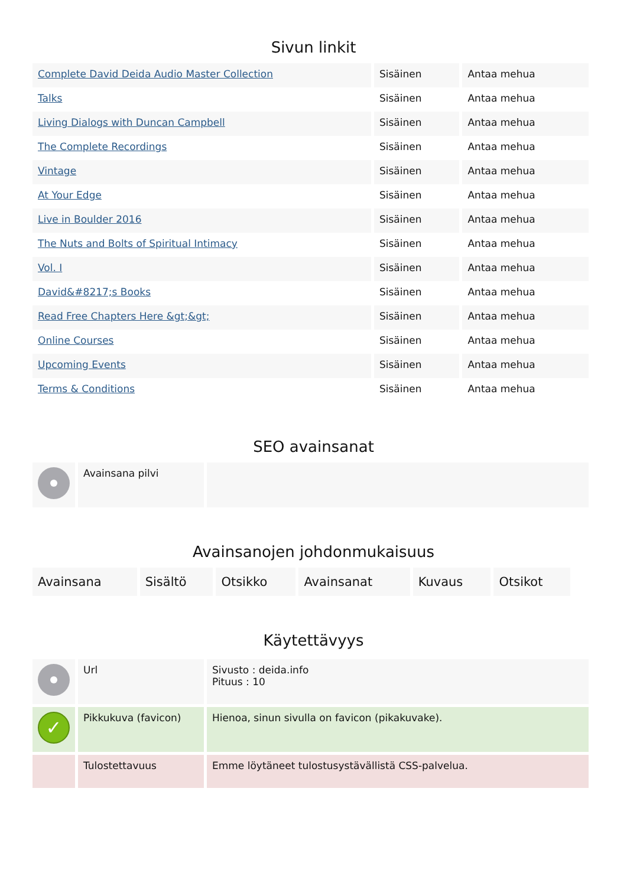Sivun linkit
| Complete David Deida Audio Master Collection | Sisäinen | Antaa mehua |
| Talks | Sisäinen | Antaa mehua |
| Living Dialogs with Duncan Campbell | Sisäinen | Antaa mehua |
| The Complete Recordings | Sisäinen | Antaa mehua |
| Vintage | Sisäinen | Antaa mehua |
| At Your Edge | Sisäinen | Antaa mehua |
| Live in Boulder 2016 | Sisäinen | Antaa mehua |
| The Nuts and Bolts of Spiritual Intimacy | Sisäinen | Antaa mehua |
| Vol. I | Sisäinen | Antaa mehua |
| David&#8217;s Books | Sisäinen | Antaa mehua |
| Read Free Chapters Here &gt;&gt; | Sisäinen | Antaa mehua |
| Online Courses | Sisäinen | Antaa mehua |
| Upcoming Events | Sisäinen | Antaa mehua |
| Terms & Conditions | Sisäinen | Antaa mehua |
SEO avainsanat
| | Avainsana pilvi | |
Avainsanojen johdonmukaisuus
| Avainsana | Sisältö | Otsikko | Avainsanat | Kuvaus | Otsikot |
Käytettävyys
| | Url | Sivusto : deida.info Pituus : 10 |
| ✓ | Pikkukuva (favicon) | Hienoa, sinun sivulla on favicon (pikakuvake). |
| | Tulostettavuus | Emme löytäneet tulostusystävällistä CSS-palvelua. |